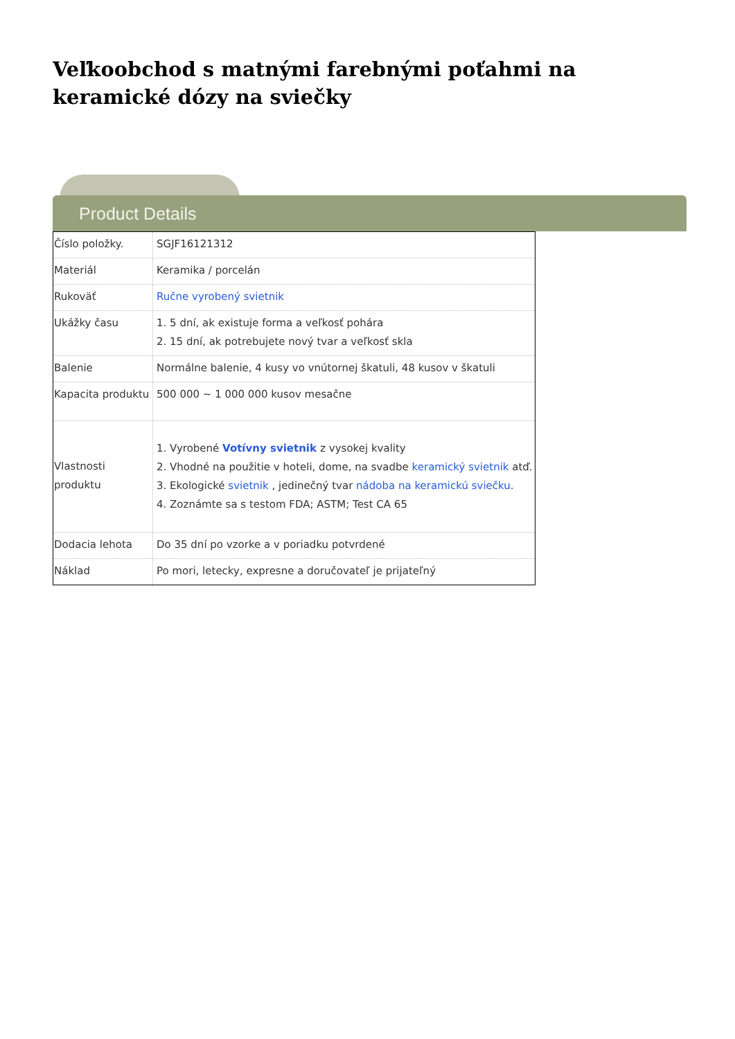Veľkoobchod s matnými farebnými poťahmi na keramické dózy na sviečky
Product Details
| Číslo položky. | SGJF16121312 |
| Materiál | Keramika / porcelán |
| Rukoväť | Ručne vyrobený svietnik |
| Ukážky času | 1. 5 dní, ak existuje forma a veľkosť pohára 2. 15 dní, ak potrebujete nový tvar a veľkosť skla |
| Balenie | Normálne balenie, 4 kusy vo vnútornej škatuli, 48 kusov v škatuli |
| Kapacita produktu | 500 000 ~ 1 000 000 kusov mesačne |
| Vlastnosti produktu | 1. Vyrobené Votívny svietnik z vysokej kvality 2. Vhodné na použitie v hoteli, dome, na svadbe keramický svietnik atď. 3. Ekologické svietnik , jedinečný tvar nádoba na keramickú sviečku . 4. Zoznámte sa s testom FDA; ASTM; Test CA 65 |
| Dodacia lehota | Do 35 dní po vzorke a v poriadku potvrdené |
| Náklad | Po mori, letecky, expresne a doručovateľ je prijateľný |